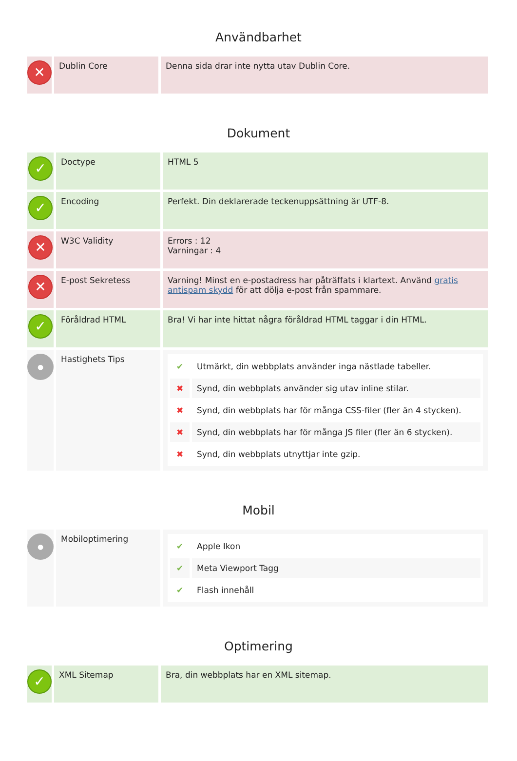Användbarhet
| ✕ | Dublin Core | Denna sida drar inte nytta utav Dublin Core. |
Dokument
| ✓ | Doctype | HTML 5 |
| ✓ | Encoding | Perfekt. Din deklarerade teckenuppsättning är UTF-8. |
| ✕ | W3C Validity | Errors : 12 Varningar : 4 |
| ✕ | E-post Sekretess | Varning! Minst en e-postadress har påträffats i klartext. Använd gratis antispam skydd för att dölja e-post från spammare. |
| ✓ | Föråldrad HTML | Bra! Vi har inte hittat några föråldrad HTML taggar i din HTML. |
| ● | Hastighets Tips | / ✔ / Utmärkt, din webbplats använder inga nästlade tabeller. / / ✖ / Synd, din webbplats använder sig utav inline stilar. / / ✖ / Synd, din webbplats har för många CSS-filer (fler än 4 stycken). / / ✖ / Synd, din webbplats har för många JS filer (fler än 6 stycken). / / ✖ / Synd, din webbplats utnyttjar inte gzip. / |
Mobil
| ● | Mobiloptimering | / ✔ / Apple Ikon / / ✔ / Meta Viewport Tagg / / ✔ / Flash innehåll / |
Optimering
| ✓ | XML Sitemap | Bra, din webbplats har en XML sitemap. |